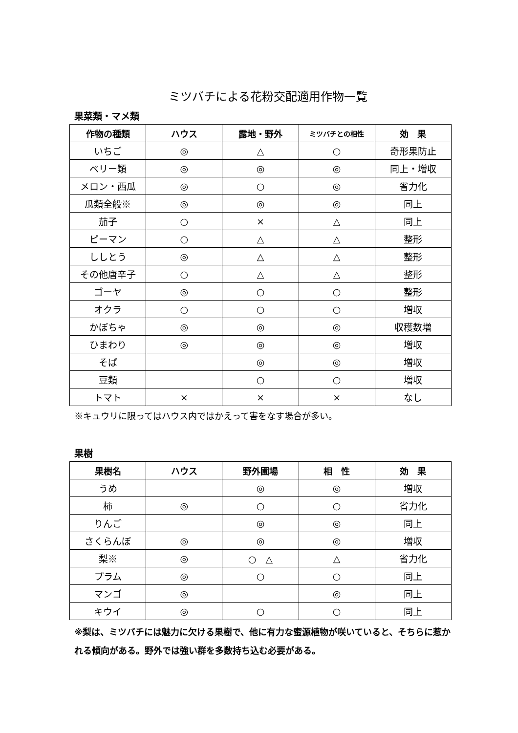ミツバチによる花粉交配適用作物一覧
果菜類・マメ類
| 作物の種類 | ハウス | 露地・野外 | ミツバチとの相性 | 効 果 |
| --- | --- | --- | --- | --- |
| いちご | ◎ | △ | ○ | 奇形果防止 |
| ベリー類 | ◎ | ◎ | ◎ | 同上・増収 |
| メロン・西瓜 | ◎ | ○ | ◎ | 省力化 |
| 瓜類全般※ | ◎ | ◎ | ◎ | 同上 |
| 茄子 | ○ | × | △ | 同上 |
| ピーマン | ○ | △ | △ | 整形 |
| ししとう | ◎ | △ | △ | 整形 |
| その他唐辛子 | ○ | △ | △ | 整形 |
| ゴーヤ | ◎ | ○ | ○ | 整形 |
| オクラ | ○ | ○ | ○ | 増収 |
| かぼちゃ | ◎ | ◎ | ◎ | 収穫数増 |
| ひまわり | ◎ | ◎ | ◎ | 増収 |
| そば | | ◎ | ◎ | 増収 |
| 豆類 | | ○ | ○ | 増収 |
| トマト | × | × | × | なし |
※キュウリに限ってはハウス内ではかえって害をなす場合が多い。
果樹
| 果樹名 | ハウス | 野外圃場 | 相 性 | 効 果 |
| --- | --- | --- | --- | --- |
| うめ | | ◎ | ◎ | 増収 |
| 柿 | ◎ | ○ | ○ | 省力化 |
| りんご | | ◎ | ◎ | 同上 |
| さくらんぼ | ◎ | ◎ | ◎ | 増収 |
| 梨※ | ◎ | ○ △ | △ | 省力化 |
| プラム | ◎ | ○ | ○ | 同上 |
| マンゴ | ◎ | | ◎ | 同上 |
| キウイ | ◎ | ○ | ○ | 同上 |
※梨は、ミツバチには魅力に欠ける果樹で、他に有力な蜜源植物が咲いていると、そちらに惹かれる傾向がある。野外では強い群を多数持ち込む必要がある。